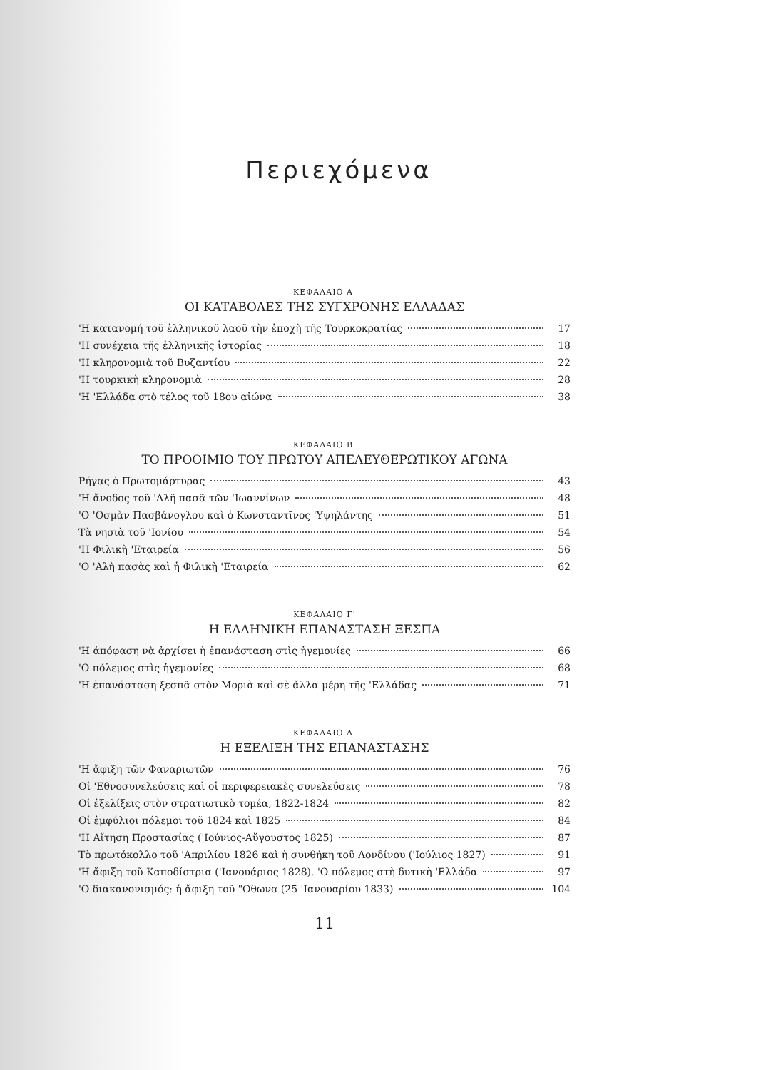Περιεχόμενα
ΚΕΦΑΛΑΙΟ Α'
ΟΙ ΚΑΤΑΒΟΛΕΣ ΤΗΣ ΣΥΓΧΡΟΝΗΣ ΕΛΛΑΔΑΣ
'Η κατανομή τοῦ ἑλληνικοῦ λαοῦ τὴν ἐποχὴ τῆς Τουρκοκρατίας 17
'Η συνέχεια τῆς ἑλληνικῆς ἱστορίας 18
'Η κληρονομιὰ τοῦ Βυζαντίου 22
'Η τουρκικὴ κληρονομιὰ 28
'Η 'Ελλάδα στὸ τέλος τοῦ 18ου αἰώνα 38
ΚΕΦΑΛΑΙΟ Β'
ΤΟ ΠΡΟΟΙΜΙΟ ΤΟΥ ΠΡΩΤΟΥ ΑΠΕΛΕΥΘΕΡΩΤΙΚΟΥ ΑΓΩΝΑ
Ρήγας ὁ Πρωτομάρτυρας 43
'Η ἄνοδος τοῦ 'Αλῆ πασᾶ τῶν 'Ιωαννίνων 48
'Ο 'Οσμὰν Πασβάνογλου καὶ ὁ Κωνσταντῖνος 'Υψηλάντης 51
Τὰ νησιὰ τοῦ 'Ιονίου 54
'Η Φιλικὴ 'Εταιρεία 56
'Ο 'Αλὴ πασὰς καὶ ἡ Φιλικὴ 'Εταιρεία 62
ΚΕΦΑΛΑΙΟ Γ'
Η ΕΛΛΗΝΙΚΗ ΕΠΑΝΑΣΤΑΣΗ ΞΕΣΠΑ
'Η ἀπόφαση νὰ ἀρχίσει ἡ ἐπανάσταση στὶς ἡγεμονίες 66
'Ο πόλεμος στὶς ἡγεμονίες 68
'Η ἐπανάσταση ξεσπᾶ στὸν Μοριὰ καὶ σὲ ἄλλα μέρη τῆς 'Ελλάδας 71
ΚΕΦΑΛΑΙΟ Δ'
Η ΕΞΕΛΙΞΗ ΤΗΣ ΕΠΑΝΑΣΤΑΣΗΣ
'Η ἄφιξη τῶν Φαναριωτῶν 76
Οἱ 'Εθνοσυνελεύσεις καὶ οἱ περιφερειακὲς συνελεύσεις 78
Οἱ ἐξελίξεις στὸν στρατιωτικὸ τομέα, 1822-1824 82
Οἱ ἐμφύλιοι πόλεμοι τοῦ 1824 καὶ 1825 84
'Η Αἴτηση Προστασίας ('Ιούνιος-Αὔγουστος 1825) 87
Τὸ πρωτόκολλο τοῦ 'Απριλίου 1826 καὶ ἡ συνθήκη τοῦ Λονδίνου ('Ιούλιος 1827) 91
'Η ἄφιξη τοῦ Καποδίστρια ('Ιανουάριος 1828). 'Ο πόλεμος στὴ δυτικὴ 'Ελλάδα 97
'Ο διακανονισμός: ἡ ἄφιξη τοῦ "Οθωνα (25 'Ιανουαρίου 1833) 104
11